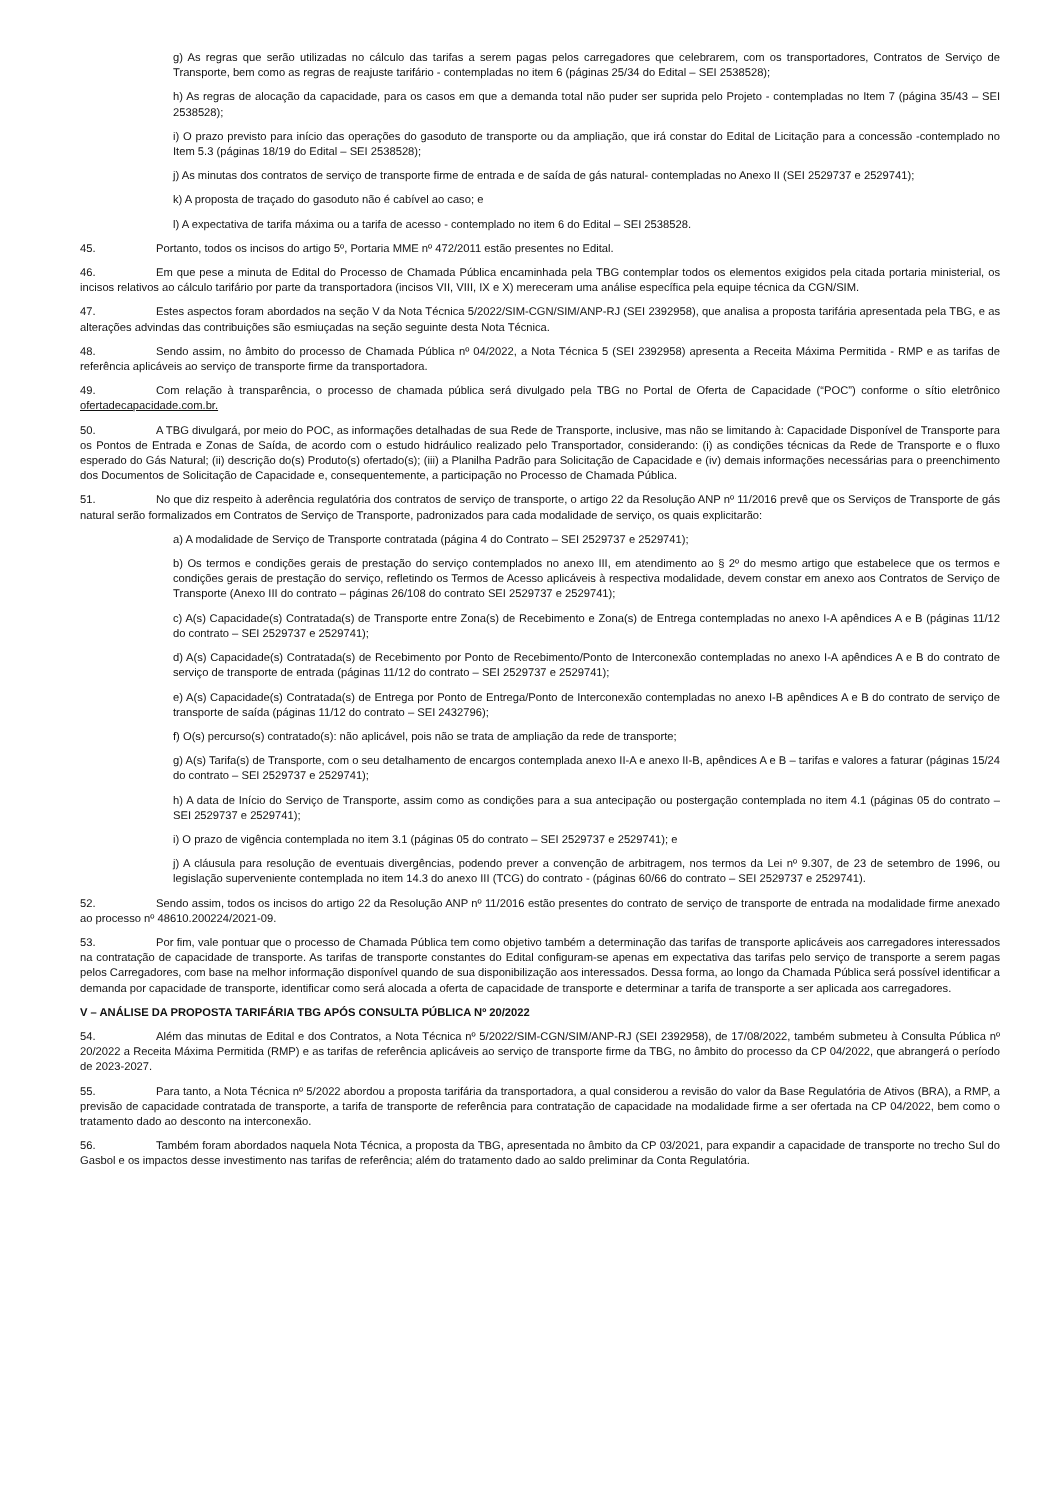g) As regras que serão utilizadas no cálculo das tarifas a serem pagas pelos carregadores que celebrarem, com os transportadores, Contratos de Serviço de Transporte, bem como as regras de reajuste tarifário - contempladas no item 6 (páginas 25/34 do Edital – SEI 2538528);
h) As regras de alocação da capacidade, para os casos em que a demanda total não puder ser suprida pelo Projeto - contempladas no Item 7 (página 35/43 – SEI 2538528);
i) O prazo previsto para início das operações do gasoduto de transporte ou da ampliação, que irá constar do Edital de Licitação para a concessão -contemplado no Item 5.3 (páginas 18/19 do Edital – SEI 2538528);
j) As minutas dos contratos de serviço de transporte firme de entrada e de saída de gás natural- contempladas no Anexo II (SEI 2529737 e 2529741);
k) A proposta de traçado do gasoduto não é cabível ao caso; e
l) A expectativa de tarifa máxima ou a tarifa de acesso - contemplado no item 6 do Edital – SEI 2538528.
45. Portanto, todos os incisos do artigo 5º, Portaria MME nº 472/2011 estão presentes no Edital.
46. Em que pese a minuta de Edital do Processo de Chamada Pública encaminhada pela TBG contemplar todos os elementos exigidos pela citada portaria ministerial, os incisos relativos ao cálculo tarifário por parte da transportadora (incisos VII, VIII, IX e X) mereceram uma análise específica pela equipe técnica da CGN/SIM.
47. Estes aspectos foram abordados na seção V da Nota Técnica 5/2022/SIM-CGN/SIM/ANP-RJ (SEI 2392958), que analisa a proposta tarifária apresentada pela TBG, e as alterações advindas das contribuições são esmiuçadas na seção seguinte desta Nota Técnica.
48. Sendo assim, no âmbito do processo de Chamada Pública nº 04/2022, a Nota Técnica 5 (SEI 2392958) apresenta a Receita Máxima Permitida - RMP e as tarifas de referência aplicáveis ao serviço de transporte firme da transportadora.
49. Com relação à transparência, o processo de chamada pública será divulgado pela TBG no Portal de Oferta de Capacidade (“POC”) conforme o sítio eletrônico ofertadecapacidade.com.br.
50. A TBG divulgará, por meio do POC, as informações detalhadas de sua Rede de Transporte, inclusive, mas não se limitando à: Capacidade Disponível de Transporte para os Pontos de Entrada e Zonas de Saída, de acordo com o estudo hidráulico realizado pelo Transportador, considerando: (i) as condições técnicas da Rede de Transporte e o fluxo esperado do Gás Natural; (ii) descrição do(s) Produto(s) ofertado(s); (iii) a Planilha Padrão para Solicitação de Capacidade e (iv) demais informações necessárias para o preenchimento dos Documentos de Solicitação de Capacidade e, consequentemente, a participação no Processo de Chamada Pública.
51. No que diz respeito à aderência regulatória dos contratos de serviço de transporte, o artigo 22 da Resolução ANP nº 11/2016 prevê que os Serviços de Transporte de gás natural serão formalizados em Contratos de Serviço de Transporte, padronizados para cada modalidade de serviço, os quais explicitarão:
a) A modalidade de Serviço de Transporte contratada (página 4 do Contrato – SEI 2529737 e 2529741);
b) Os termos e condições gerais de prestação do serviço contemplados no anexo III, em atendimento ao § 2º do mesmo artigo que estabelece que os termos e condições gerais de prestação do serviço, refletindo os Termos de Acesso aplicáveis à respectiva modalidade, devem constar em anexo aos Contratos de Serviço de Transporte (Anexo III do contrato – páginas 26/108 do contrato SEI 2529737 e 2529741);
c) A(s) Capacidade(s) Contratada(s) de Transporte entre Zona(s) de Recebimento e Zona(s) de Entrega contempladas no anexo I-A apêndices A e B (páginas 11/12 do contrato – SEI 2529737 e 2529741);
d) A(s) Capacidade(s) Contratada(s) de Recebimento por Ponto de Recebimento/Ponto de Interconexão contempladas no anexo I-A apêndices A e B do contrato de serviço de transporte de entrada (páginas 11/12 do contrato – SEI 2529737 e 2529741);
e) A(s) Capacidade(s) Contratada(s) de Entrega por Ponto de Entrega/Ponto de Interconexão contempladas no anexo I-B apêndices A e B do contrato de serviço de transporte de saída (páginas 11/12 do contrato – SEI 2432796);
f) O(s) percurso(s) contratado(s): não aplicável, pois não se trata de ampliação da rede de transporte;
g) A(s) Tarifa(s) de Transporte, com o seu detalhamento de encargos contemplada anexo II-A e anexo II-B, apêndices A e B – tarifas e valores a faturar (páginas 15/24 do contrato – SEI 2529737 e 2529741);
h) A data de Início do Serviço de Transporte, assim como as condições para a sua antecipação ou postergação contemplada no item 4.1 (páginas 05 do contrato – SEI 2529737 e 2529741);
i) O prazo de vigência contemplada no item 3.1 (páginas 05 do contrato – SEI 2529737 e 2529741); e
j) A cláusula para resolução de eventuais divergências, podendo prever a convenção de arbitragem, nos termos da Lei nº 9.307, de 23 de setembro de 1996, ou legislação superveniente contemplada no item 14.3 do anexo III (TCG) do contrato - (páginas 60/66 do contrato – SEI 2529737 e 2529741).
52. Sendo assim, todos os incisos do artigo 22 da Resolução ANP nº 11/2016 estão presentes do contrato de serviço de transporte de entrada na modalidade firme anexado ao processo nº 48610.200224/2021-09.
53. Por fim, vale pontuar que o processo de Chamada Pública tem como objetivo também a determinação das tarifas de transporte aplicáveis aos carregadores interessados na contratação de capacidade de transporte. As tarifas de transporte constantes do Edital configuram-se apenas em expectativa das tarifas pelo serviço de transporte a serem pagas pelos Carregadores, com base na melhor informação disponível quando de sua disponibilização aos interessados. Dessa forma, ao longo da Chamada Pública será possível identificar a demanda por capacidade de transporte, identificar como será alocada a oferta de capacidade de transporte e determinar a tarifa de transporte a ser aplicada aos carregadores.
V – ANÁLISE DA PROPOSTA TARIFÁRIA TBG APÓS CONSULTA PÚBLICA Nº 20/2022
54. Além das minutas de Edital e dos Contratos, a Nota Técnica nº 5/2022/SIM-CGN/SIM/ANP-RJ (SEI 2392958), de 17/08/2022, também submeteu à Consulta Pública nº 20/2022 a Receita Máxima Permitida (RMP) e as tarifas de referência aplicáveis ao serviço de transporte firme da TBG, no âmbito do processo da CP 04/2022, que abrangerá o período de 2023-2027.
55. Para tanto, a Nota Técnica nº 5/2022 abordou a proposta tarifária da transportadora, a qual considerou a revisão do valor da Base Regulatória de Ativos (BRA), a RMP, a previsão de capacidade contratada de transporte, a tarifa de transporte de referência para contratação de capacidade na modalidade firme a ser ofertada na CP 04/2022, bem como o tratamento dado ao desconto na interconexão.
56. Também foram abordados naquela Nota Técnica, a proposta da TBG, apresentada no âmbito da CP 03/2021, para expandir a capacidade de transporte no trecho Sul do Gasbol e os impactos desse investimento nas tarifas de referência; além do tratamento dado ao saldo preliminar da Conta Regulatória.